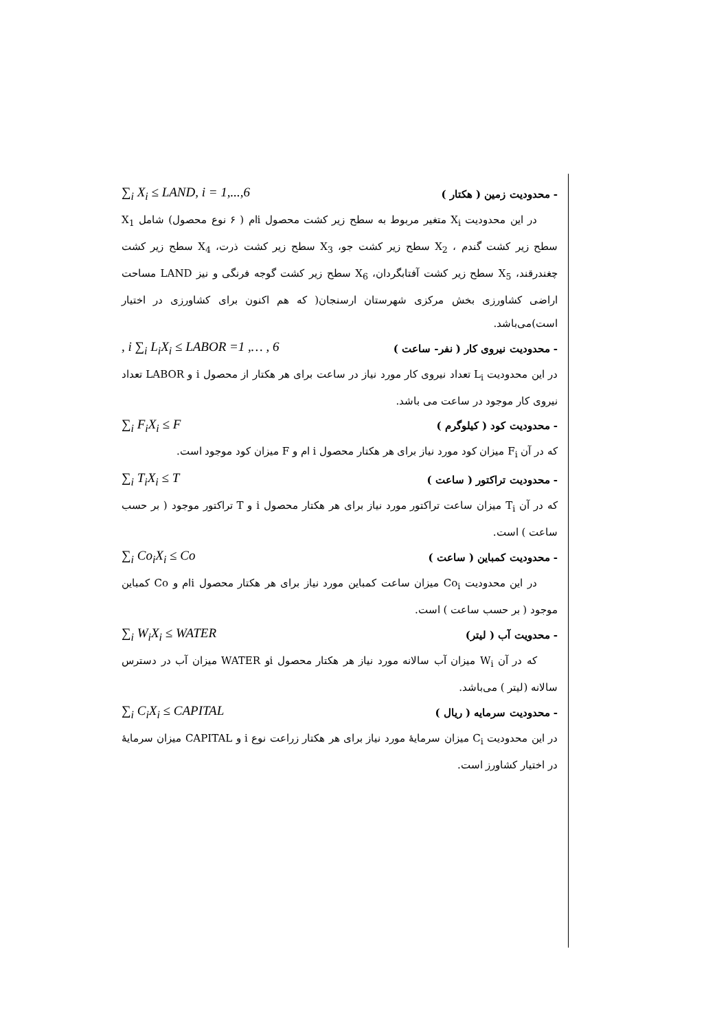- محدودیت زمین ( هکتار ) ∑<sub>i</sub> X<sub>i</sub> ≤ LAND, i = 1,...,6
در این محدودیت X<sub>i</sub> متغیر مربوط به سطح زیر کشت محصول iام ( ۶ نوع محصول) شامل X<sub>1</sub> سطح زیر کشت گندم ، X<sub>2</sub> سطح زیر کشت جو، X<sub>3</sub> سطح زیر کشت ذرت، X<sub>4</sub> سطح زیر کشت چغندرقند، X<sub>5</sub> سطح زیر کشت آفتابگردان، X<sub>6</sub> سطح زیر کشت گوجه فرنگی و نیز LAND مساحت اراضی کشاورزی بخش مرکزی شهرستان ارسنجان( که هم اکنون برای کشاورزی در اختیار است)می‌باشد.
- محدودیت نیروی کار ( نفر- ساعت ), i ∑<sub>i</sub> L<sub>i</sub>X<sub>i</sub> ≤ LABOR =1 ,… , 6
در این محدودیت L<sub>i</sub> تعداد نیروی کار مورد نیاز در ساعت برای هر هکتار از محصول i و LABOR تعداد نیروی کار موجود در ساعت می باشد.
- محدودیت کود ( کیلوگرم ) ∑<sub>i</sub> F<sub>i</sub>X<sub>i</sub> ≤ F
که در آن F<sub>i</sub> میزان کود مورد نیاز برای هر هکتار محصول i ام و F میزان کود موجود است.
- محدودیت تراکتور ( ساعت ) ∑<sub>i</sub> T<sub>i</sub>X<sub>i</sub> ≤ T
که در آن T<sub>i</sub> میزان ساعت تراکتور مورد نیاز برای هر هکتار محصول i و T تراکتور موجود ( بر حسب ساعت ) است.
- محدودیت کمباین ( ساعت ) ∑<sub>i</sub> Co<sub>i</sub>X<sub>i</sub> ≤ Co
در این محدودیت Co<sub>i</sub> میزان ساعت کمباین مورد نیاز برای هر هکتار محصول iام و Co کمباین موجود ( بر حسب ساعت ) است.
- محدویت آب ( لیتر) ∑<sub>i</sub> W<sub>i</sub>X<sub>i</sub> ≤ WATER
که در آن W<sub>i</sub> میزان آب سالانه مورد نیاز هر هکتار محصول iو WATER میزان آب در دسترس سالانه (لیتر ) می‌باشد.
- محدودیت سرمایه ( ریال ) ∑<sub>i</sub> C<sub>i</sub>X<sub>i</sub> ≤ CAPITAL
در این محدودیت C<sub>i</sub> میزان سرمایهٔ مورد نیاز برای هر هکتار زراعت نوع i و CAPITAL میزان سرمایهٔ در اختیار کشاورز است.